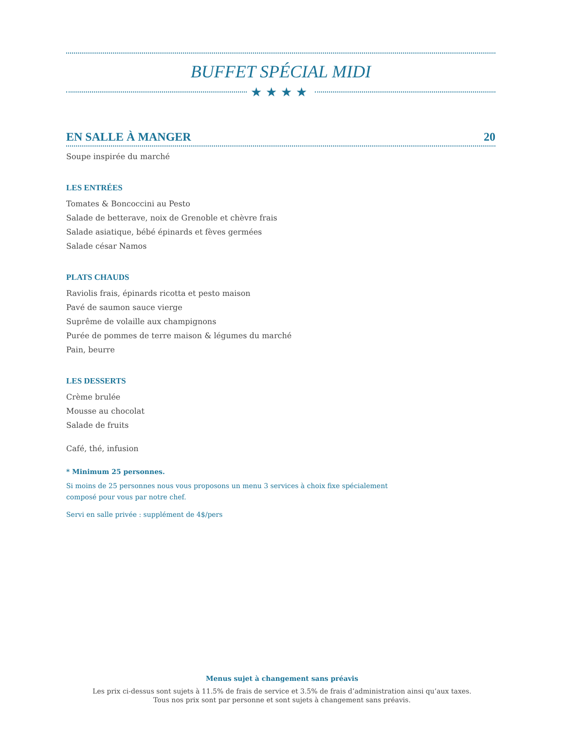BUFFET SPÉCIAL MIDI
★★★★
EN SALLE À MANGER 20
Soupe inspirée du marché
LES ENTRÉES
Tomates & Boncoccini au Pesto
Salade de betterave, noix de Grenoble et chèvre frais
Salade asiatique, bébé épinards et fèves germées
Salade césar Namos
PLATS CHAUDS
Raviolis frais, épinards ricotta et pesto maison
Pavé de saumon sauce vierge
Suprême de volaille aux champignons
Purée de pommes de terre maison & légumes du marché
Pain, beurre
LES DESSERTS
Crème brulée
Mousse au chocolat
Salade de fruits
Café, thé, infusion
* Minimum 25 personnes.
Si moins de 25 personnes nous vous proposons un menu 3 services à choix fixe spécialement
composé pour vous par notre chef.
Servi en salle privée : supplément de 4$/pers
Menus sujet à changement sans préavis
Les prix ci-dessus sont sujets à 11.5% de frais de service et 3.5% de frais d’administration ainsi qu’aux taxes.
Tous nos prix sont par personne et sont sujets à changement sans préavis.